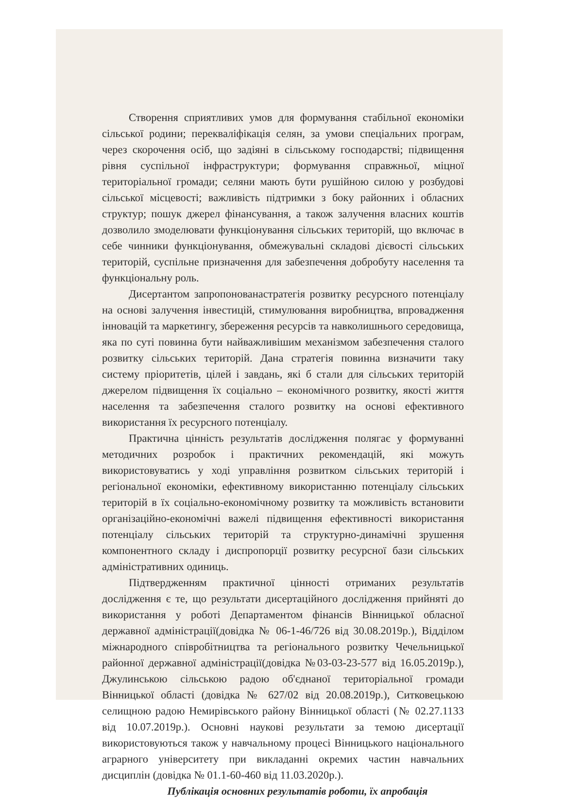Створення сприятливих умов для формування стабільної економіки сільської родини; перекваліфікація селян, за умови спеціальних програм, через скорочення осіб, що задіяні в сільському господарстві; підвищення рівня суспільної інфраструктури; формування справжньої, міцної територіальної громади; селяни мають бути рушійною силою у розбудові сільської місцевості; важливість підтримки з боку районних і обласних структур; пошук джерел фінансування, а також залучення власних коштів дозволило змоделювати функціонування сільських територій, що включає в себе чинники функціонування, обмежувальні складові дієвості сільських територій, суспільне призначення для забезпечення добробуту населення та функціональну роль.
Дисертантом запропонованастратегія розвитку ресурсного потенціалу на основі залучення інвестицій, стимулювання виробництва, впровадження інновацій та маркетингу, збереження ресурсів та навколишнього середовища, яка по суті повинна бути найважливішим механізмом забезпечення сталого розвитку сільських територій. Дана стратегія повинна визначити таку систему пріоритетів, цілей і завдань, які б стали для сільських територій джерелом підвищення їх соціально – економічного розвитку, якості життя населення та забезпечення сталого розвитку на основі ефективного використання їх ресурсного потенціалу.
Практична цінність результатів дослідження полягає у формуванні методичних розробок і практичних рекомендацій, які можуть використовуватись у ході управління розвитком сільських територій і регіональної економіки, ефективному використанню потенціалу сільських територій в їх соціально-економічному розвитку та можливість встановити організаційно-економічні важелі підвищення ефективності використання потенціалу сільських територій та структурно-динамічні зрушення компонентного складу і диспропорції розвитку ресурсної бази сільських адміністративних одиниць.
Підтвердженням практичної цінності отриманих результатів дослідження є те, що результати дисертаційного дослідження прийняті до використання у роботі Департаментом фінансів Вінницької обласної державної адміністрації(довідка № 06-1-46/726 від 30.08.2019р.), Відділом міжнародного співробітництва та регіонального розвитку Чечельницької районної державної адміністрації(довідка №03-03-23-577 від 16.05.2019р.), Джулинською сільською радою об'єднаної територіальної громади Вінницької області (довідка № 627/02 від 20.08.2019р.), Ситковецькою селищною радою Немирівського району Вінницької області (№ 02.27.1133 від 10.07.2019р.). Основні наукові результати за темою дисертації використовуються також у навчальному процесі Вінницького національного аграрного університету при викладанні окремих частин навчальних дисциплін (довідка № 01.1-60-460 від 11.03.2020р.).
Публікація основних результатів роботи, їх апробація